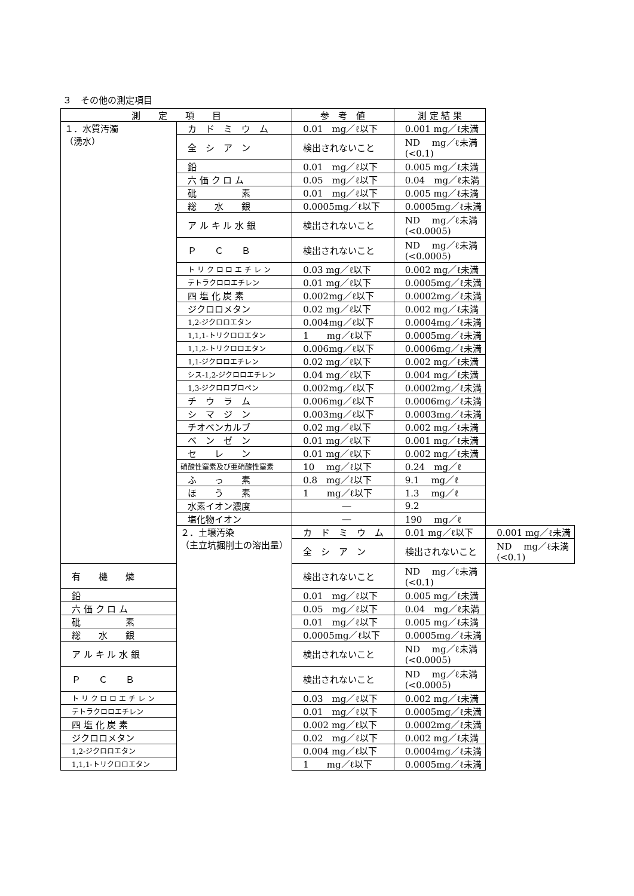３　その他の測定項目
| 測 定 項 目 | | 参 考 値 | 測 定 結 果 | |
| --- | --- | --- | --- | --- |
| １．水質汚濁 （湧水） | カ ド ミ ウ ム | 0.01 mg／ℓ以下 | 0.001 mg／ℓ未満 | |
| | 全 シ ア ン | 検出されないこと | ND mg／ℓ未満 (<0.1) | |
| | 鉛 | 0.01 mg／ℓ以下 | 0.005 mg／ℓ未満 | |
| | 六 価 ク ロ ム | 0.05 mg／ℓ以下 | 0.04 mg／ℓ未満 | |
| | 砒 素 | 0.01 mg／ℓ以下 | 0.005 mg／ℓ未満 | |
| | 総 水 銀 | 0.0005mg／ℓ以下 | 0.0005mg／ℓ未満 | |
| | ア ル キ ル 水 銀 | 検出されないこと | ND mg／ℓ未満 (<0.0005) | |
| | Ｐ Ｃ Ｂ | 検出されないこと | ND mg／ℓ未満 (<0.0005) | |
| | ト リ ク ロ ロ エ チ レ ン | 0.03 mg／ℓ以下 | 0.002 mg／ℓ未満 | |
| | テトラクロロエチレン | 0.01 mg／ℓ以下 | 0.0005mg／ℓ未満 | |
| | 四 塩 化 炭 素 | 0.002mg／ℓ以下 | 0.0002mg／ℓ未満 | |
| | ジクロロメタン | 0.02 mg／ℓ以下 | 0.002 mg／ℓ未満 | |
| | 1,2-ジクロロエタン | 0.004mg／ℓ以下 | 0.0004mg／ℓ未満 | |
| | 1,1,1-トリクロロエタン | 1 mg／ℓ以下 | 0.0005mg／ℓ未満 | |
| | 1,1,2-トリクロロエタン | 0.006mg／ℓ以下 | 0.0006mg／ℓ未満 | |
| | 1,1-ジクロロエチレン | 0.02 mg／ℓ以下 | 0.002 mg／ℓ未満 | |
| | シス-1,2-ジクロロエチレン | 0.04 mg／ℓ以下 | 0.004 mg／ℓ未満 | |
| | 1,3-ジクロロプロペン | 0.002mg／ℓ以下 | 0.0002mg／ℓ未満 | |
| | チ ウ ラ ム | 0.006mg／ℓ以下 | 0.0006mg／ℓ未満 | |
| | シ マ ジ ン | 0.003mg／ℓ以下 | 0.0003mg／ℓ未満 | |
| | チオベンカルブ | 0.02 mg／ℓ以下 | 0.002 mg／ℓ未満 | |
| | ベ ン ゼ ン | 0.01 mg／ℓ以下 | 0.001 mg／ℓ未満 | |
| | セ レ ン | 0.01 mg／ℓ以下 | 0.002 mg／ℓ未満 | |
| | 硝酸性窒素及び亜硝酸性窒素 | 10 mg／ℓ以下 | 0.24 mg／ℓ | |
| | ふ っ 素 | 0.8 mg／ℓ以下 | 9.1 mg／ℓ | |
| | ほ う 素 | 1 mg／ℓ以下 | 1.3 mg／ℓ | |
| | 水素イオン濃度 | ― | 9.2 | |
| | 塩化物イオン | ― | 190 mg／ℓ | |
| | ２．土壌汚染 （主立坑掘削土の溶出量） | カ ド ミ ウ ム | 0.01 mg／ℓ以下 | 0.001 mg／ℓ未満 |
| | | 全 シ ア ン | 検出されないこと | ND mg／ℓ未満 (<0.1) |
| 有 機 燐 | | 検出されないこと | ND mg／ℓ未満 (<0.1) | |
| 鉛 | | 0.01 mg／ℓ以下 | 0.005 mg／ℓ未満 | |
| 六 価 ク ロ ム | | 0.05 mg／ℓ以下 | 0.04 mg／ℓ未満 | |
| 砒 素 | | 0.01 mg／ℓ以下 | 0.005 mg／ℓ未満 | |
| 総 水 銀 | | 0.0005mg／ℓ以下 | 0.0005mg／ℓ未満 | |
| ア ル キ ル 水 銀 | | 検出されないこと | ND mg／ℓ未満 (<0.0005) | |
| Ｐ Ｃ Ｂ | | 検出されないこと | ND mg／ℓ未満 (<0.0005) | |
| ト リ ク ロ ロ エ チ レ ン | | 0.03 mg／ℓ以下 | 0.002 mg／ℓ未満 | |
| テトラクロロエチレン | | 0.01 mg／ℓ以下 | 0.0005mg／ℓ未満 | |
| 四 塩 化 炭 素 | | 0.002 mg／ℓ以下 | 0.0002mg／ℓ未満 | |
| ジクロロメタン | | 0.02 mg／ℓ以下 | 0.002 mg／ℓ未満 | |
| 1,2-ジクロロエタン | | 0.004 mg／ℓ以下 | 0.0004mg／ℓ未満 | |
| 1,1,1-トリクロロエタン | | 1 mg／ℓ以下 | 0.0005mg／ℓ未満 | |